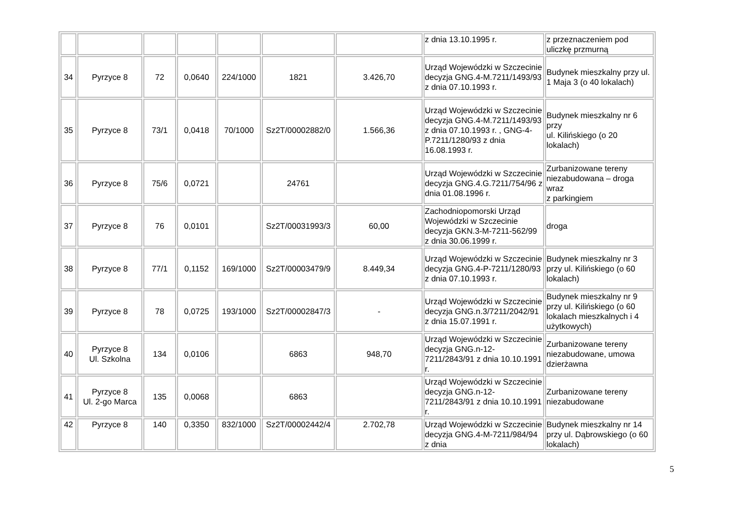| | | | | | | | z dnia 13.10.1995 r. | z przeznaczeniem pod uliczkę przmurną |
| 34 | Pyrzyce 8 | 72 | 0,0640 | 224/1000 | 1821 | 3.426,70 | Urząd Wojewódzki w Szczecinie decyzja GNG.4-M.7211/1493/93 z dnia 07.10.1993 r. | Budynek mieszkalny przy ul. 1 Maja 3 (o 40 lokalach) |
| 35 | Pyrzyce 8 | 73/1 | 0,0418 | 70/1000 | Sz2T/00002882/0 | 1.566,36 | Urząd Wojewódzki w Szczecinie decyzja GNG.4-M.7211/1493/93 z dnia 07.10.1993 r. , GNG-4-P.7211/1280/93 z dnia 16.08.1993 r. | Budynek mieszkalny nr 6 przy ul. Kilińskiego (o 20 lokalach) |
| 36 | Pyrzyce 8 | 75/6 | 0,0721 | | 24761 | | Urząd Wojewódzki w Szczecinie decyzja GNG.4.G.7211/754/96 z dnia 01.08.1996 r. | Zurbanizowane tereny niezabudowana – droga wraz z parkingiem |
| 37 | Pyrzyce 8 | 76 | 0,0101 | | Sz2T/00031993/3 | 60,00 | Zachodniopomorski Urząd Wojewódzki w Szczecinie decyzja GKN.3-M-7211-562/99 z dnia 30.06.1999 r. | droga |
| 38 | Pyrzyce 8 | 77/1 | 0,1152 | 169/1000 | Sz2T/00003479/9 | 8.449,34 | Urząd Wojewódzki w Szczecinie decyzja GNG.4-P-7211/1280/93 z dnia 07.10.1993 r. | Budynek mieszkalny nr 3 przy ul. Kilińskiego (o 60 lokalach) |
| 39 | Pyrzyce 8 | 78 | 0,0725 | 193/1000 | Sz2T/00002847/3 | - | Urząd Wojewódzki w Szczecinie decyzja GNG.n.3/7211/2042/91 z dnia 15.07.1991 r. | Budynek mieszkalny nr 9 przy ul. Kilińskiego (o 60 lokalach mieszkalnych i 4 użytkowych) |
| 40 | Pyrzyce 8 Ul. Szkolna | 134 | 0,0106 | | 6863 | 948,70 | Urząd Wojewódzki w Szczecinie decyzja GNG.n-12-7211/2843/91 z dnia 10.10.1991 r. | Zurbanizowane tereny niezabudowane, umowa dzierżawna |
| 41 | Pyrzyce 8 Ul. 2-go Marca | 135 | 0,0068 | | 6863 | | Urząd Wojewódzki w Szczecinie decyzja GNG.n-12-7211/2843/91 z dnia 10.10.1991 r. | Zurbanizowane tereny niezabudowane |
| 42 | Pyrzyce 8 | 140 | 0,3350 | 832/1000 | Sz2T/00002442/4 | 2.702,78 | Urząd Wojewódzki w Szczecinie decyzja GNG.4-M-7211/984/94 z dnia | Budynek mieszkalny nr 14 przy ul. Dąbrowskiego (o 60 lokalach) |
5